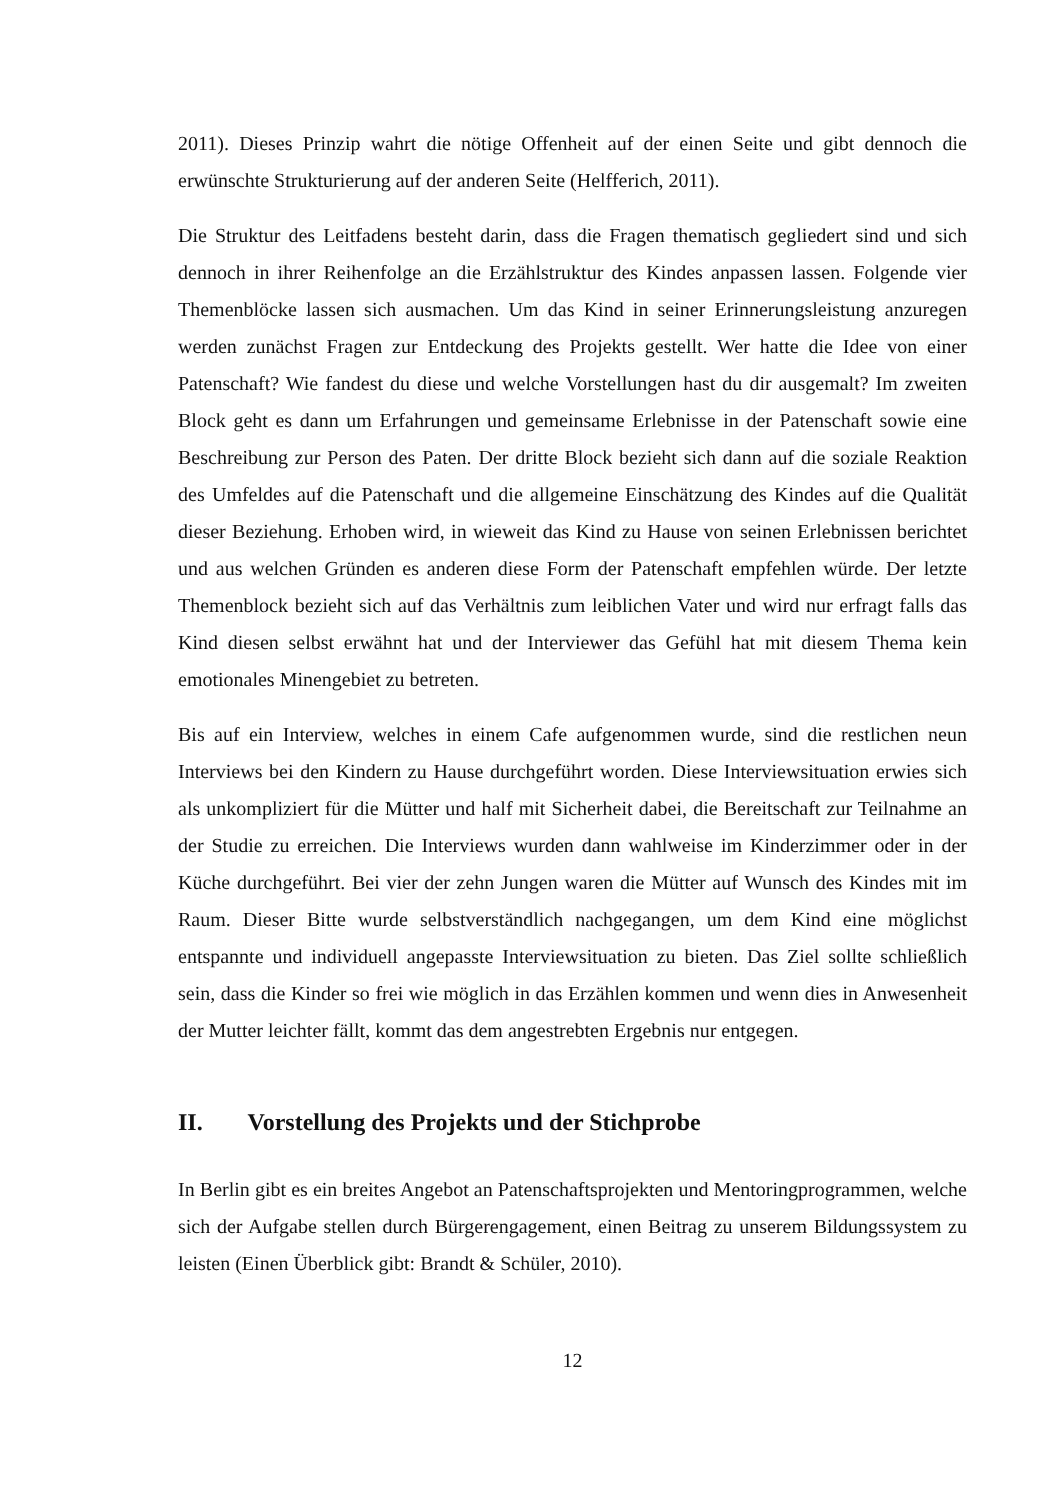2011). Dieses Prinzip wahrt die nötige Offenheit auf der einen Seite und gibt dennoch die erwünschte Strukturierung auf der anderen Seite (Helfferich, 2011).
Die Struktur des Leitfadens besteht darin, dass die Fragen thematisch gegliedert sind und sich dennoch in ihrer Reihenfolge an die Erzählstruktur des Kindes anpassen lassen. Folgende vier Themenblöcke lassen sich ausmachen. Um das Kind in seiner Erinnerungsleistung anzuregen werden zunächst Fragen zur Entdeckung des Projekts gestellt. Wer hatte die Idee von einer Patenschaft? Wie fandest du diese und welche Vorstellungen hast du dir ausgemalt? Im zweiten Block geht es dann um Erfahrungen und gemeinsame Erlebnisse in der Patenschaft sowie eine Beschreibung zur Person des Paten. Der dritte Block bezieht sich dann auf die soziale Reaktion des Umfeldes auf die Patenschaft und die allgemeine Einschätzung des Kindes auf die Qualität dieser Beziehung. Erhoben wird, in wieweit das Kind zu Hause von seinen Erlebnissen berichtet und aus welchen Gründen es anderen diese Form der Patenschaft empfehlen würde. Der letzte Themenblock bezieht sich auf das Verhältnis zum leiblichen Vater und wird nur erfragt falls das Kind diesen selbst erwähnt hat und der Interviewer das Gefühl hat mit diesem Thema kein emotionales Minengebiet zu betreten.
Bis auf ein Interview, welches in einem Cafe aufgenommen wurde, sind die restlichen neun Interviews bei den Kindern zu Hause durchgeführt worden. Diese Interviewsituation erwies sich als unkompliziert für die Mütter und half mit Sicherheit dabei, die Bereitschaft zur Teilnahme an der Studie zu erreichen. Die Interviews wurden dann wahlweise im Kinderzimmer oder in der Küche durchgeführt. Bei vier der zehn Jungen waren die Mütter auf Wunsch des Kindes mit im Raum. Dieser Bitte wurde selbstverständlich nachgegangen, um dem Kind eine möglichst entspannte und individuell angepasste Interviewsituation zu bieten. Das Ziel sollte schließlich sein, dass die Kinder so frei wie möglich in das Erzählen kommen und wenn dies in Anwesenheit der Mutter leichter fällt, kommt das dem angestrebten Ergebnis nur entgegen.
II. Vorstellung des Projekts und der Stichprobe
In Berlin gibt es ein breites Angebot an Patenschaftsprojekten und Mentoringprogrammen, welche sich der Aufgabe stellen durch Bürgerengagement, einen Beitrag zu unserem Bildungssystem zu leisten (Einen Überblick gibt: Brandt & Schüler, 2010).
12